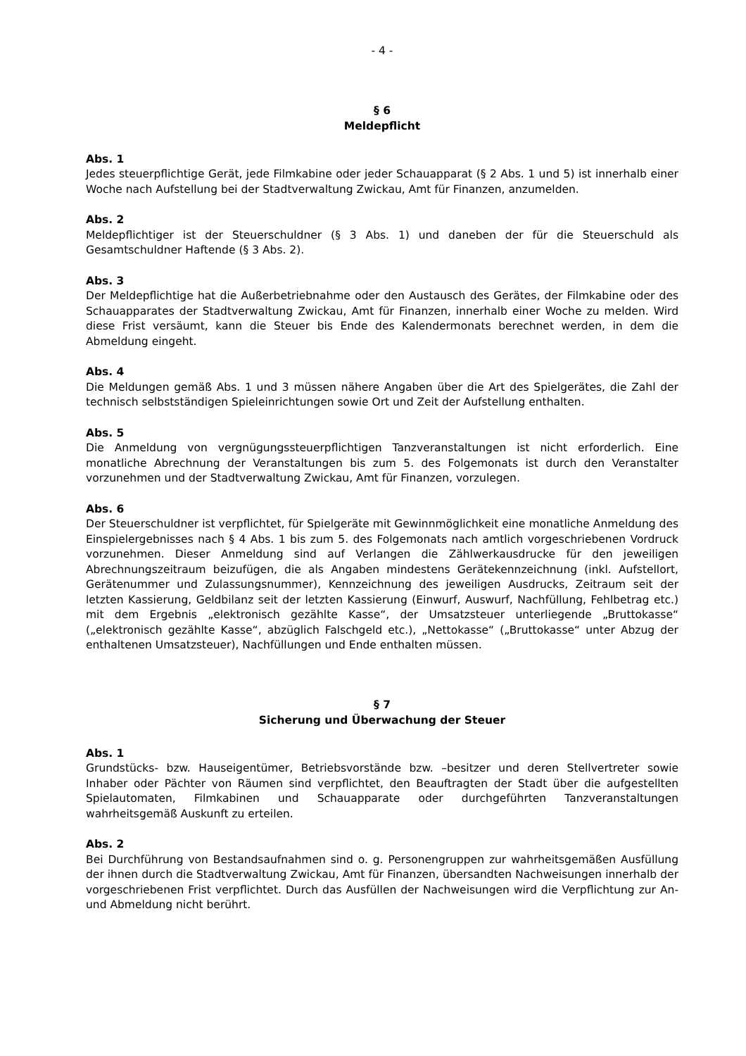- 4 -
§ 6
Meldepflicht
Abs. 1
Jedes steuerpflichtige Gerät, jede Filmkabine oder jeder Schauapparat (§ 2 Abs. 1 und 5) ist innerhalb einer Woche nach Aufstellung bei der Stadtverwaltung Zwickau, Amt für Finanzen, anzumelden.
Abs. 2
Meldepflichtiger ist der Steuerschuldner (§ 3 Abs. 1) und daneben der für die Steuerschuld als Gesamtschuldner Haftende (§ 3 Abs. 2).
Abs. 3
Der Meldepflichtige hat die Außerbetriebnahme oder den Austausch des Gerätes, der Filmkabine oder des Schauapparates der Stadtverwaltung Zwickau, Amt für Finanzen, innerhalb einer Woche zu melden. Wird diese Frist versäumt, kann die Steuer bis Ende des Kalendermonats berechnet werden, in dem die Abmeldung eingeht.
Abs. 4
Die Meldungen gemäß Abs. 1 und 3 müssen nähere Angaben über die Art des Spielgerätes, die Zahl der technisch selbstständigen Spieleinrichtungen sowie Ort und Zeit der Aufstellung enthalten.
Abs. 5
Die Anmeldung von vergnügungssteuerpflichtigen Tanzveranstaltungen ist nicht erforderlich. Eine monatliche Abrechnung der Veranstaltungen bis zum 5. des Folgemonats ist durch den Veranstalter vorzunehmen und der Stadtverwaltung Zwickau, Amt für Finanzen, vorzulegen.
Abs. 6
Der Steuerschuldner ist verpflichtet, für Spielgeräte mit Gewinnmöglichkeit eine monatliche Anmeldung des Einspielergebnisses nach § 4 Abs. 1 bis zum 5. des Folgemonats nach amtlich vorgeschriebenen Vordruck vorzunehmen. Dieser Anmeldung sind auf Verlangen die Zählwerkausdrucke für den jeweiligen Abrechnungszeitraum beizufügen, die als Angaben mindestens Gerätekennzeichnung (inkl. Aufstellort, Gerätenummer und Zulassungsnummer), Kennzeichnung des jeweiligen Ausdrucks, Zeitraum seit der letzten Kassierung, Geldbilanz seit der letzten Kassierung (Einwurf, Auswurf, Nachfüllung, Fehlbetrag etc.) mit dem Ergebnis „elektronisch gezählte Kasse“, der Umsatzsteuer unterliegende „Bruttokasse“ („elektronisch gezählte Kasse“, abzüglich Falschgeld etc.), „Nettokasse“ („Bruttokasse“ unter Abzug der enthaltenen Umsatzsteuer), Nachfüllungen und Ende enthalten müssen.
§ 7
Sicherung und Überwachung der Steuer
Abs. 1
Grundstücks- bzw. Hauseigentümer, Betriebsvorstände bzw. –besitzer und deren Stellvertreter sowie Inhaber oder Pächter von Räumen sind verpflichtet, den Beauftragten der Stadt über die aufgestellten Spielautomaten, Filmkabinen und Schauapparate oder durchgeführten Tanzveranstaltungen wahrheitsgemäß Auskunft zu erteilen.
Abs. 2
Bei Durchführung von Bestandsaufnahmen sind o. g. Personengruppen zur wahrheitsgemäßen Ausfüllung der ihnen durch die Stadtverwaltung Zwickau, Amt für Finanzen, übersandten Nachweisungen innerhalb der vorgeschriebenen Frist verpflichtet. Durch das Ausfüllen der Nachweisungen wird die Verpflichtung zur An- und Abmeldung nicht berührt.